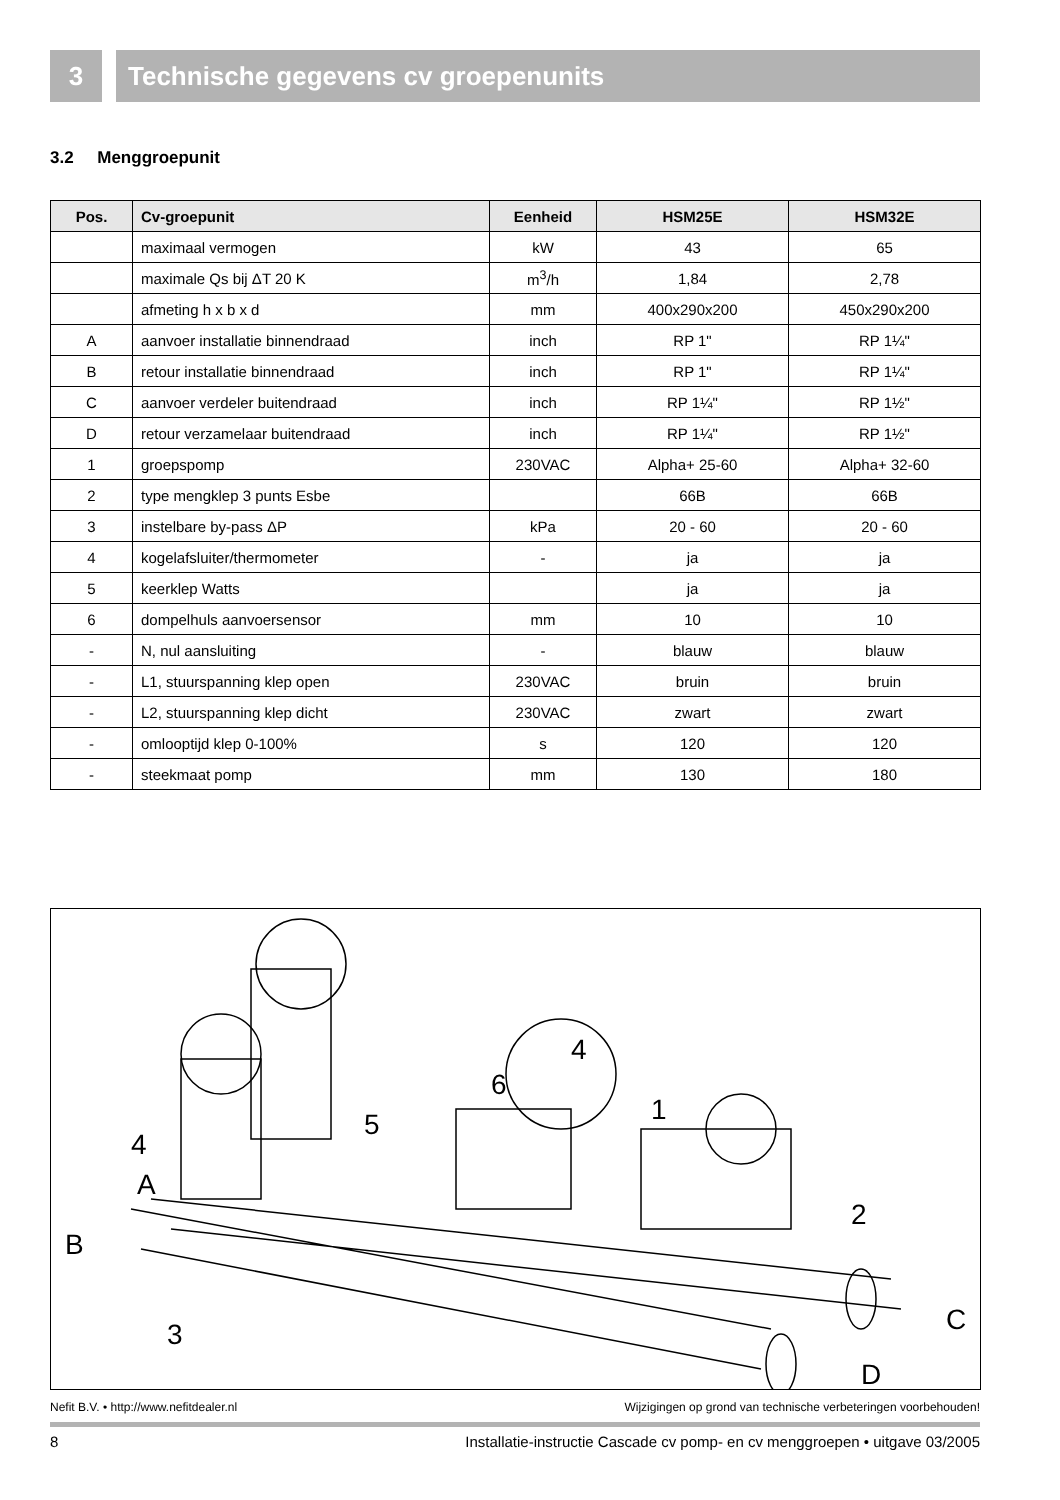3 Technische gegevens cv groepenunits
3.2 Menggroepunit
| Pos. | Cv-groepunit | Eenheid | HSM25E | HSM32E |
| --- | --- | --- | --- | --- |
| | maximaal vermogen | kW | 43 | 65 |
| | maximale Qs bij ΔT 20 K | m<sup>3</sup>/h | 1,84 | 2,78 |
| | afmeting h x b x d | mm | 400x290x200 | 450x290x200 |
| A | aanvoer installatie binnendraad | inch | RP 1" | RP 1¼" |
| B | retour installatie binnendraad | inch | RP 1" | RP 1¼" |
| C | aanvoer verdeler buitendraad | inch | RP 1¼" | RP 1½" |
| D | retour verzamelaar buitendraad | inch | RP 1¼" | RP 1½" |
| 1 | groepspomp | 230VAC | Alpha+ 25-60 | Alpha+ 32-60 |
| 2 | type mengklep 3 punts Esbe | | 66B | 66B |
| 3 | instelbare by-pass ΔP | kPa | 20 - 60 | 20 - 60 |
| 4 | kogelafsluiter/thermometer | - | ja | ja |
| 5 | keerklep Watts | | ja | ja |
| 6 | dompelhuls aanvoersensor | mm | 10 | 10 |
| - | N, nul aansluiting | - | blauw | blauw |
| - | L1, stuurspanning klep open | 230VAC | bruin | bruin |
| - | L2, stuurspanning klep dicht | 230VAC | zwart | zwart |
| - | omlooptijd klep 0-100% | s | 120 | 120 |
| - | steekmaat pomp | mm | 130 | 180 |
4
6
1 5
4
A
2
B
C 3
D
Nefit B.V. • http://www.nefitdealer.nl Wijzigingen op grond van technische verbeteringen voorbehouden!
8 Installatie-instructie Cascade cv pomp- en cv menggroepen • uitgave 03/2005